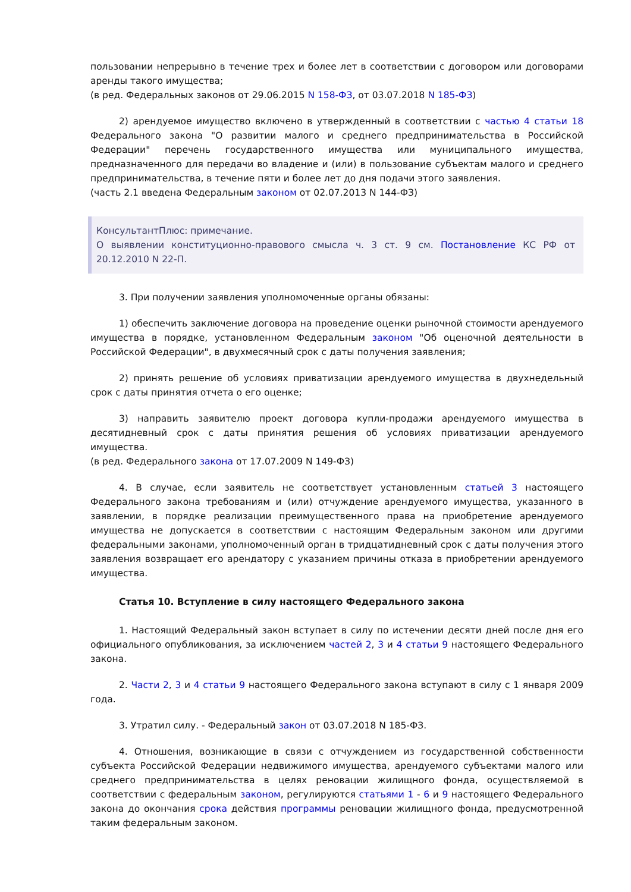пользовании непрерывно в течение трех и более лет в соответствии с договором или договорами аренды такого имущества;
(в ред. Федеральных законов от 29.06.2015 N 158-ФЗ, от 03.07.2018 N 185-ФЗ)
2) арендуемое имущество включено в утвержденный в соответствии с частью 4 статьи 18 Федерального закона "О развитии малого и среднего предпринимательства в Российской Федерации" перечень государственного имущества или муниципального имущества, предназначенного для передачи во владение и (или) в пользование субъектам малого и среднего предпринимательства, в течение пяти и более лет до дня подачи этого заявления.
(часть 2.1 введена Федеральным законом от 02.07.2013 N 144-ФЗ)
КонсультантПлюс: примечание.
О выявлении конституционно-правового смысла ч. 3 ст. 9 см. Постановление КС РФ от 20.12.2010 N 22-П.
3. При получении заявления уполномоченные органы обязаны:
1) обеспечить заключение договора на проведение оценки рыночной стоимости арендуемого имущества в порядке, установленном Федеральным законом "Об оценочной деятельности в Российской Федерации", в двухмесячный срок с даты получения заявления;
2) принять решение об условиях приватизации арендуемого имущества в двухнедельный срок с даты принятия отчета о его оценке;
3) направить заявителю проект договора купли-продажи арендуемого имущества в десятидневный срок с даты принятия решения об условиях приватизации арендуемого имущества.
(в ред. Федерального закона от 17.07.2009 N 149-ФЗ)
4. В случае, если заявитель не соответствует установленным статьей 3 настоящего Федерального закона требованиям и (или) отчуждение арендуемого имущества, указанного в заявлении, в порядке реализации преимущественного права на приобретение арендуемого имущества не допускается в соответствии с настоящим Федеральным законом или другими федеральными законами, уполномоченный орган в тридцатидневный срок с даты получения этого заявления возвращает его арендатору с указанием причины отказа в приобретении арендуемого имущества.
Статья 10. Вступление в силу настоящего Федерального закона
1. Настоящий Федеральный закон вступает в силу по истечении десяти дней после дня его официального опубликования, за исключением частей 2, 3 и 4 статьи 9 настоящего Федерального закона.
2. Части 2, 3 и 4 статьи 9 настоящего Федерального закона вступают в силу с 1 января 2009 года.
3. Утратил силу. - Федеральный закон от 03.07.2018 N 185-ФЗ.
4. Отношения, возникающие в связи с отчуждением из государственной собственности субъекта Российской Федерации недвижимого имущества, арендуемого субъектами малого или среднего предпринимательства в целях реновации жилищного фонда, осуществляемой в соответствии с федеральным законом, регулируются статьями 1 - 6 и 9 настоящего Федерального закона до окончания срока действия программы реновации жилищного фонда, предусмотренной таким федеральным законом.